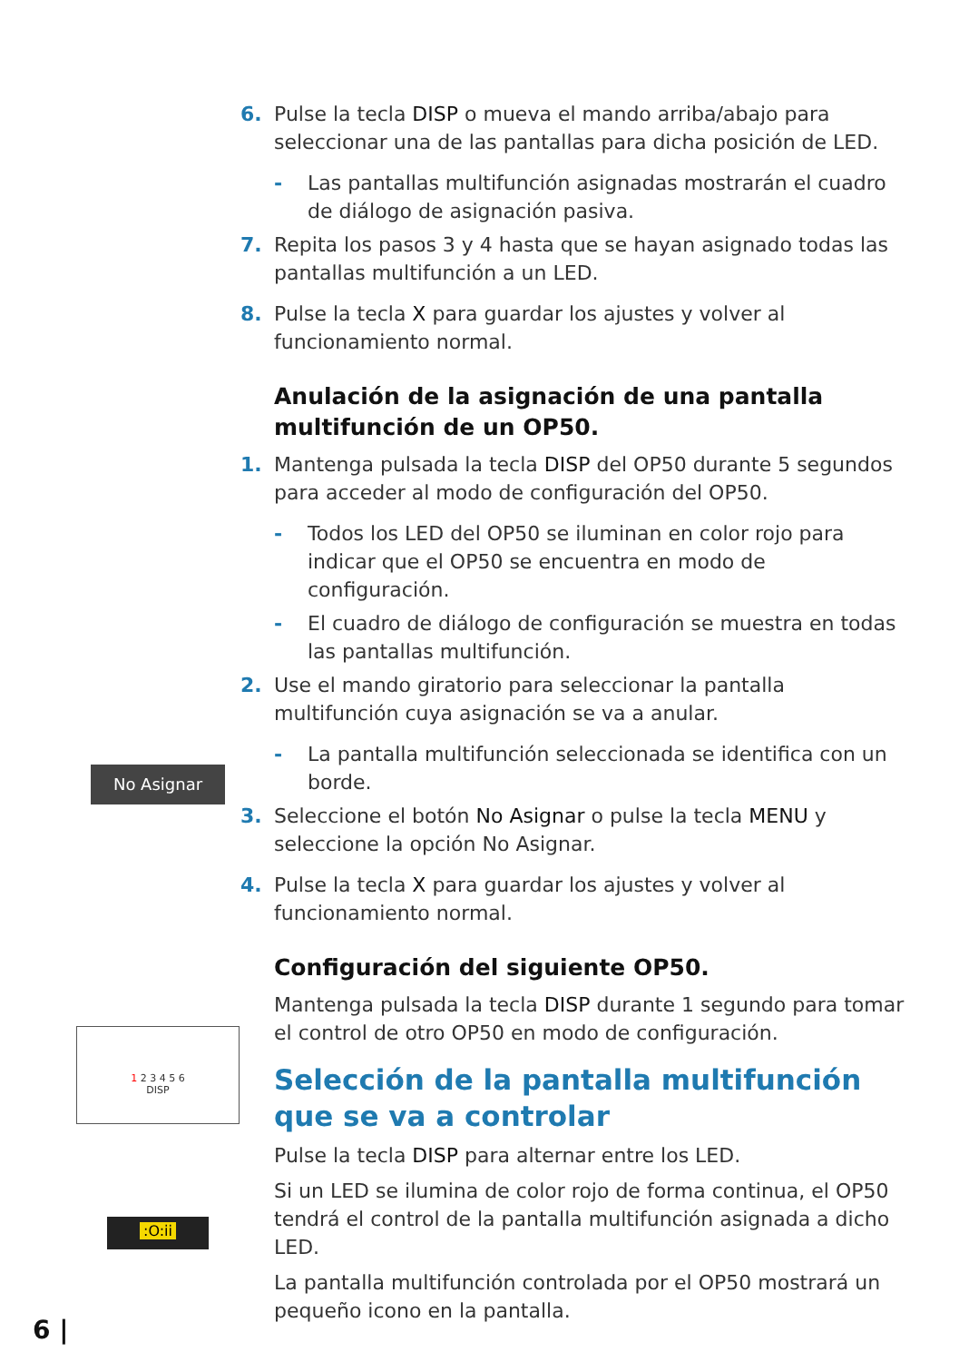No Asignar
1 2 3 4 5 6
DISP
:O:ii
6. Pulse la tecla DISP o mueva el mando arriba/abajo para seleccionar una de las pantallas para dicha posición de LED.
- Las pantallas multifunción asignadas mostrarán el cuadro de diálogo de asignación pasiva.
7. Repita los pasos 3 y 4 hasta que se hayan asignado todas las pantallas multifunción a un LED.
8. Pulse la tecla X para guardar los ajustes y volver al funcionamiento normal.
Anulación de la asignación de una pantalla multifunción de un OP50.
1. Mantenga pulsada la tecla DISP del OP50 durante 5 segundos para acceder al modo de configuración del OP50.
- Todos los LED del OP50 se iluminan en color rojo para indicar que el OP50 se encuentra en modo de configuración.
- El cuadro de diálogo de configuración se muestra en todas las pantallas multifunción.
2. Use el mando giratorio para seleccionar la pantalla multifunción cuya asignación se va a anular.
- La pantalla multifunción seleccionada se identifica con un borde.
3. Seleccione el botón No Asignar o pulse la tecla MENU y seleccione la opción No Asignar.
4. Pulse la tecla X para guardar los ajustes y volver al funcionamiento normal.
Configuración del siguiente OP50.
Mantenga pulsada la tecla DISP durante 1 segundo para tomar el control de otro OP50 en modo de configuración.
Selección de la pantalla multifunción que se va a controlar
Pulse la tecla DISP para alternar entre los LED.
Si un LED se ilumina de color rojo de forma continua, el OP50 tendrá el control de la pantalla multifunción asignada a dicho LED.
La pantalla multifunción controlada por el OP50 mostrará un pequeño icono en la pantalla.
6 |